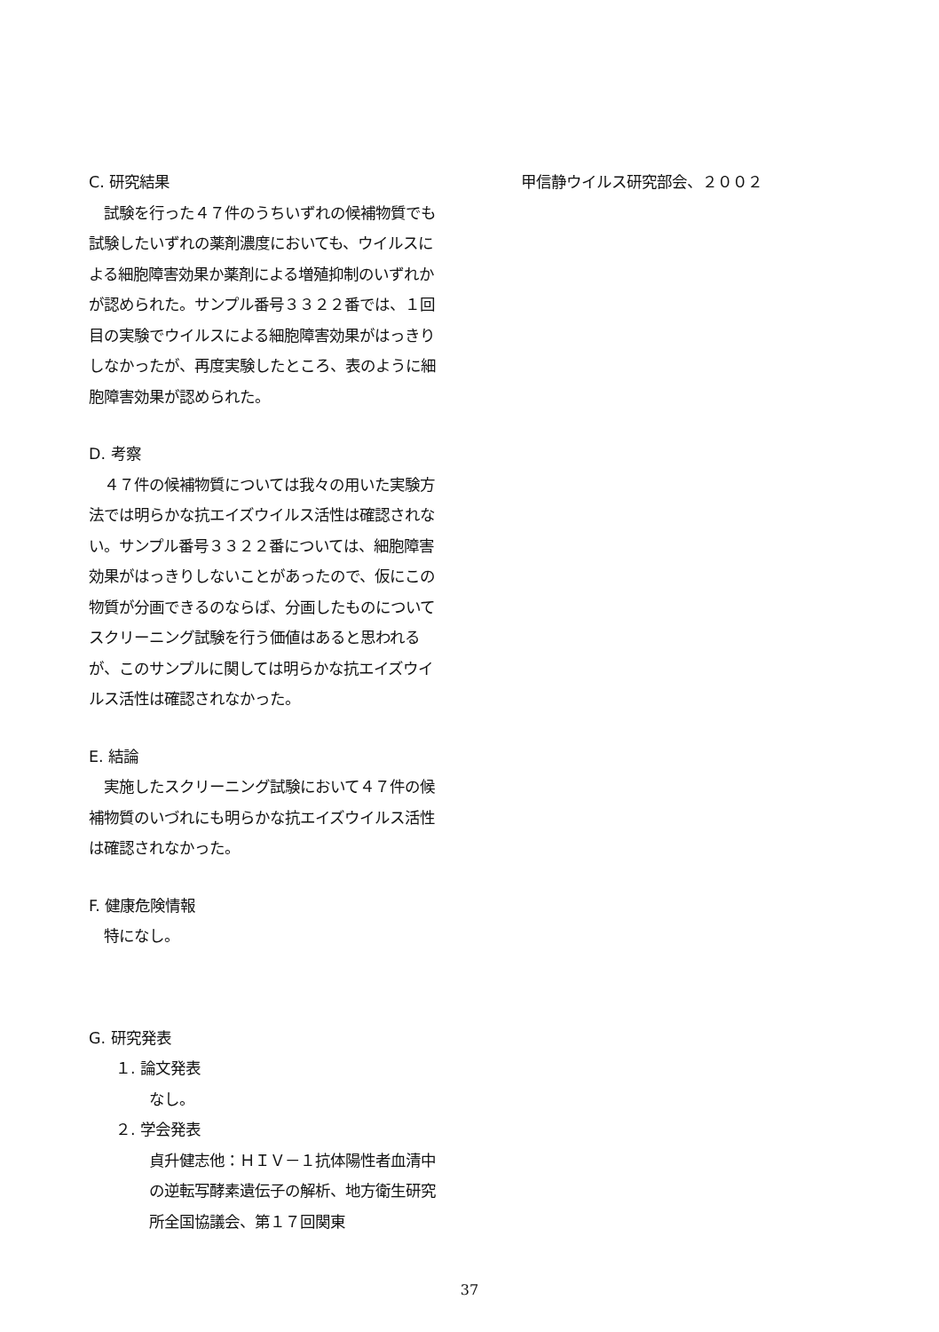C. 研究結果
　試験を行った４７件のうちいずれの候補物質でも試験したいずれの薬剤濃度においても、ウイルスによる細胞障害効果か薬剤による増殖抑制のいずれかが認められた。サンプル番号３３２２番では、１回目の実験でウイルスによる細胞障害効果がはっきりしなかったが、再度実験したところ、表のように細胞障害効果が認められた。
D. 考察
　４７件の候補物質については我々の用いた実験方法では明らかな抗エイズウイルス活性は確認されない。サンプル番号３３２２番については、細胞障害効果がはっきりしないことがあったので、仮にこの物質が分画できるのならば、分画したものについてスクリーニング試験を行う価値はあると思われるが、このサンプルに関しては明らかな抗エイズウイルス活性は確認されなかった。
E. 結論
　実施したスクリーニング試験において４７件の候補物質のいづれにも明らかな抗エイズウイルス活性は確認されなかった。
F. 健康危険情報
　特になし。
G. 研究発表
１. 論文発表
なし。
２. 学会発表
貞升健志他：ＨＩＶ－１抗体陽性者血清中の逆転写酵素遺伝子の解析、地方衛生研究所全国協議会、第１７回関東
甲信静ウイルス研究部会、２００２
37